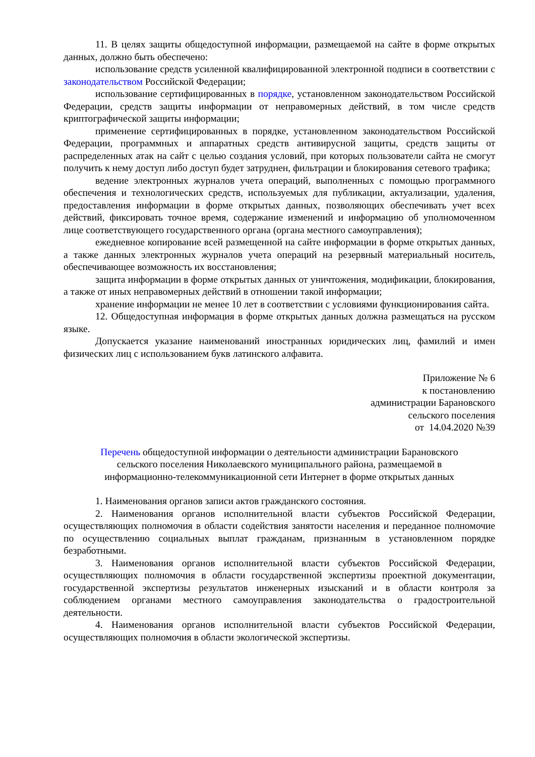11. В целях защиты общедоступной информации, размещаемой на сайте в форме открытых данных, должно быть обеспечено:
использование средств усиленной квалифицированной электронной подписи в соответствии с законодательством Российской Федерации;
использование сертифицированных в порядке, установленном законодательством Российской Федерации, средств защиты информации от неправомерных действий, в том числе средств криптографической защиты информации;
применение сертифицированных в порядке, установленном законодательством Российской Федерации, программных и аппаратных средств антивирусной защиты, средств защиты от распределенных атак на сайт с целью создания условий, при которых пользователи сайта не смогут получить к нему доступ либо доступ будет затруднен, фильтрации и блокирования сетевого трафика;
ведение электронных журналов учета операций, выполненных с помощью программного обеспечения и технологических средств, используемых для публикации, актуализации, удаления, предоставления информации в форме открытых данных, позволяющих обеспечивать учет всех действий, фиксировать точное время, содержание изменений и информацию об уполномоченном лице соответствующего государственного органа (органа местного самоуправления);
ежедневное копирование всей размещенной на сайте информации в форме открытых данных, а также данных электронных журналов учета операций на резервный материальный носитель, обеспечивающее возможность их восстановления;
защита информации в форме открытых данных от уничтожения, модификации, блокирования, а также от иных неправомерных действий в отношении такой информации;
хранение информации не менее 10 лет в соответствии с условиями функционирования сайта.
12. Общедоступная информация в форме открытых данных должна размещаться на русском языке.
Допускается указание наименований иностранных юридических лиц, фамилий и имен физических лиц с использованием букв латинского алфавита.
Приложение № 6
к постановлению
администрации Барановского
сельского поселения
от 14.04.2020 №39
Перечень общедоступной информации о деятельности администрации Барановского сельского поселения Николаевского муниципального района, размещаемой в информационно-телекоммуникационной сети Интернет в форме открытых данных
1. Наименования органов записи актов гражданского состояния.
2. Наименования органов исполнительной власти субъектов Российской Федерации, осуществляющих полномочия в области содействия занятости населения и переданное полномочие по осуществлению социальных выплат гражданам, признанным в установленном порядке безработными.
3. Наименования органов исполнительной власти субъектов Российской Федерации, осуществляющих полномочия в области государственной экспертизы проектной документации, государственной экспертизы результатов инженерных изысканий и в области контроля за соблюдением органами местного самоуправления законодательства о градостроительной деятельности.
4. Наименования органов исполнительной власти субъектов Российской Федерации, осуществляющих полномочия в области экологической экспертизы.